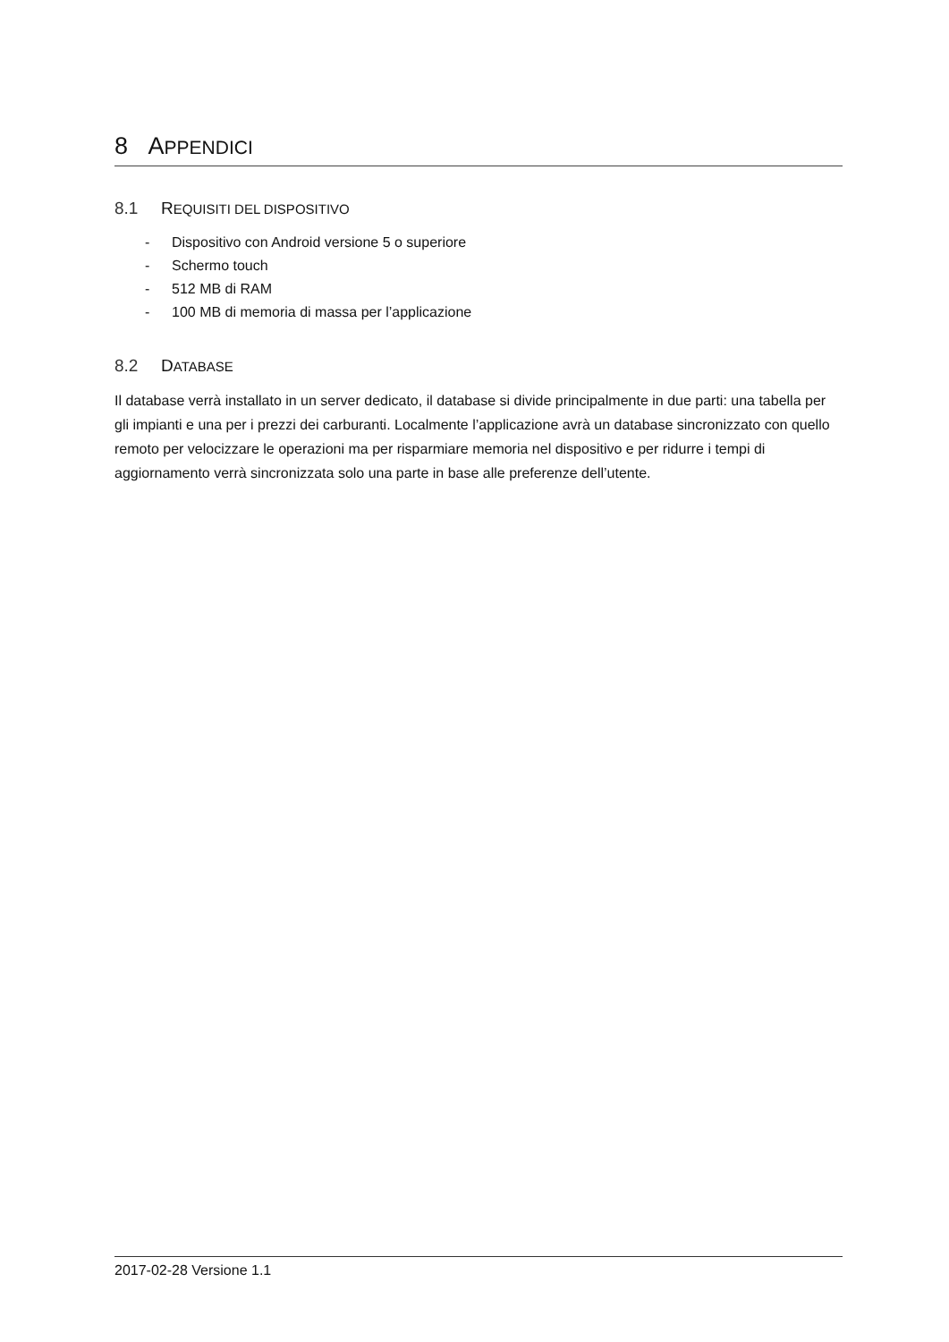8 APPENDICI
8.1 REQUISITI DEL DISPOSITIVO
- Dispositivo con Android versione 5 o superiore
- Schermo touch
- 512 MB di RAM
- 100 MB di memoria di massa per l’applicazione
8.2 DATABASE
Il database verrà installato in un server dedicato, il database si divide principalmente in due parti: una tabella per gli impianti e una per i prezzi dei carburanti. Localmente l’applicazione avrà un database sincronizzato con quello remoto per velocizzare le operazioni ma per risparmiare memoria nel dispositivo e per ridurre i tempi di aggiornamento verrà sincronizzata solo una parte in base alle preferenze dell’utente.
2017-02-28 Versione 1.1